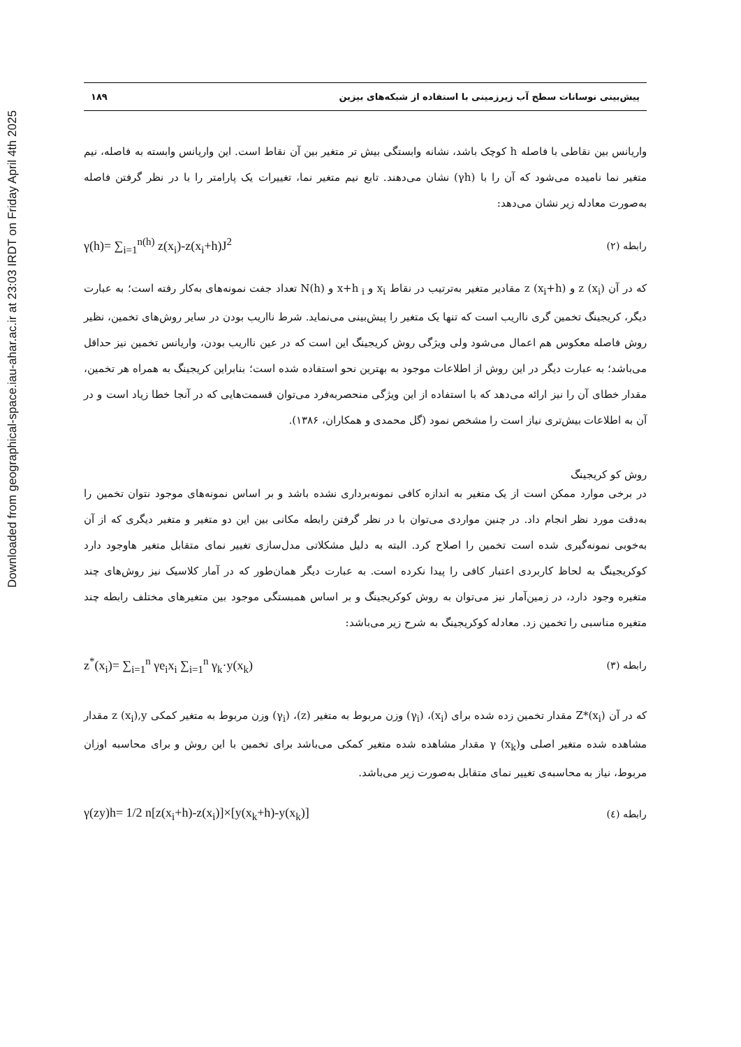Downloaded from geographical-space.iau-ahar.ac.ir at 23:03 IRDT on Friday April 4th 2025
پیش‌بینی نوسانات سطح آب زیرزمینی با استفاده از شبکه‌های بیزین ۱۸۹
واریانس بین نقاطی با فاصله h کوچک باشد، نشانه وابستگی بیش تر متغیر بین آن نقاط است. این واریانس وابسته به فاصله، نیم متغیر نما نامیده می‌شود که آن را با (γh) نشان می‌دهند. تابع نیم متغیر نما، تغییرات یک پارامتر را با در نظر گرفتن فاصله به‌صورت معادله زیر نشان می‌دهد:
γ(h)= ∑<sub>i=1</sub><sup>n(h)</sup> z(x<sub>i</sub>)-z(x<sub>i</sub>+h)J<sup>2</sup> رابطه (۲)
که در آن z (x<sub>i</sub>) و z (x<sub>i</sub>+h) مقادیر متغیر به‌ترتیب در نقاط x<sub>i</sub> و x+h<sub>i</sub> و N(h) تعداد جفت نمونه‌های به‌کار رفته است؛ به عبارت دیگر، کریجینگ تخمین گری نااریب است که تنها یک متغیر را پیش‌بینی می‌نماید. شرط نااریب بودن در سایر روش‌های تخمین، نظیر روش فاصله معکوس هم اعمال می‌شود ولی ویژگی روش کریجینگ این است که در عین نااریب بودن، واریانس تخمین نیز حداقل می‌باشد؛ به عبارت دیگر در این روش از اطلاعات موجود به بهترین نحو استفاده شده است؛ بنابراین کریجینگ به همراه هر تخمین، مقدار خطای آن را نیز ارائه می‌دهد که با استفاده از این ویژگی منحصربه‌فرد می‌توان قسمت‌هایی که در آنجا خطا زیاد است و در آن به اطلاعات بیش‌تری نیاز است را مشخص نمود (گل محمدی و همکاران، ۱۳۸۶).
روش کو کریجینگ
در برخی موارد ممکن است از یک متغیر به اندازه کافی نمونه‌برداری نشده باشد و بر اساس نمونه‌های موجود نتوان تخمین را به‌دقت مورد نظر انجام داد. در چنین مواردی می‌توان با در نظر گرفتن رابطه مکانی بین این دو متغیر و متغیر دیگری که از آن به‌خوبی نمونه‌گیری شده است تخمین را اصلاح کرد. البته به دلیل مشکلاتی مدل‌سازی تغییر نمای متقابل متغیر هاوجود دارد کوکریجینگ به لحاظ کاربردی اعتبار کافی را پیدا نکرده است. به عبارت دیگر همان‌طور که در آمار کلاسیک نیز روش‌های چند متغیره وجود دارد، در زمین‌آمار نیز می‌توان به روش کوکریجینگ و بر اساس همبستگی موجود بین متغیرهای مختلف رابطه چند متغیره مناسبی را تخمین زد. معادله کوکریجینگ به شرح زیر می‌باشد:
z<sup>*</sup>(x<sub>i</sub>)= ∑<sub>i=1</sub><sup>n</sup> γe<sub>i</sub>x<sub>i</sub> ∑<sub>i=1</sub><sup>n</sup> γ<sub>k</sub>·y(x<sub>k</sub>) رابطه (۳)
که در آن Z*(x<sub>i</sub>) مقدار تخمین زده شده برای (x<sub>i</sub>)، (γ<sub>i</sub>) وزن مربوط به متغیر (z)، (γ<sub>i</sub>) وزن مربوط به متغیر کمکی z (x<sub>i</sub>),y مقدار مشاهده شده متغیر اصلی و(x<sub>k</sub>) γ مقدار مشاهده شده متغیر کمکی می‌باشد برای تخمین با این روش و برای محاسبه اوزان مربوط، نیاز به محاسبه‌ی تغییر نمای متقابل به‌صورت زیر می‌باشد.
γ(zy)h= 1/2 n[z(x<sub>i</sub>+h)-z(x<sub>i</sub>)]×[y(x<sub>k</sub>+h)-y(x<sub>k</sub>)] رابطه (٤)